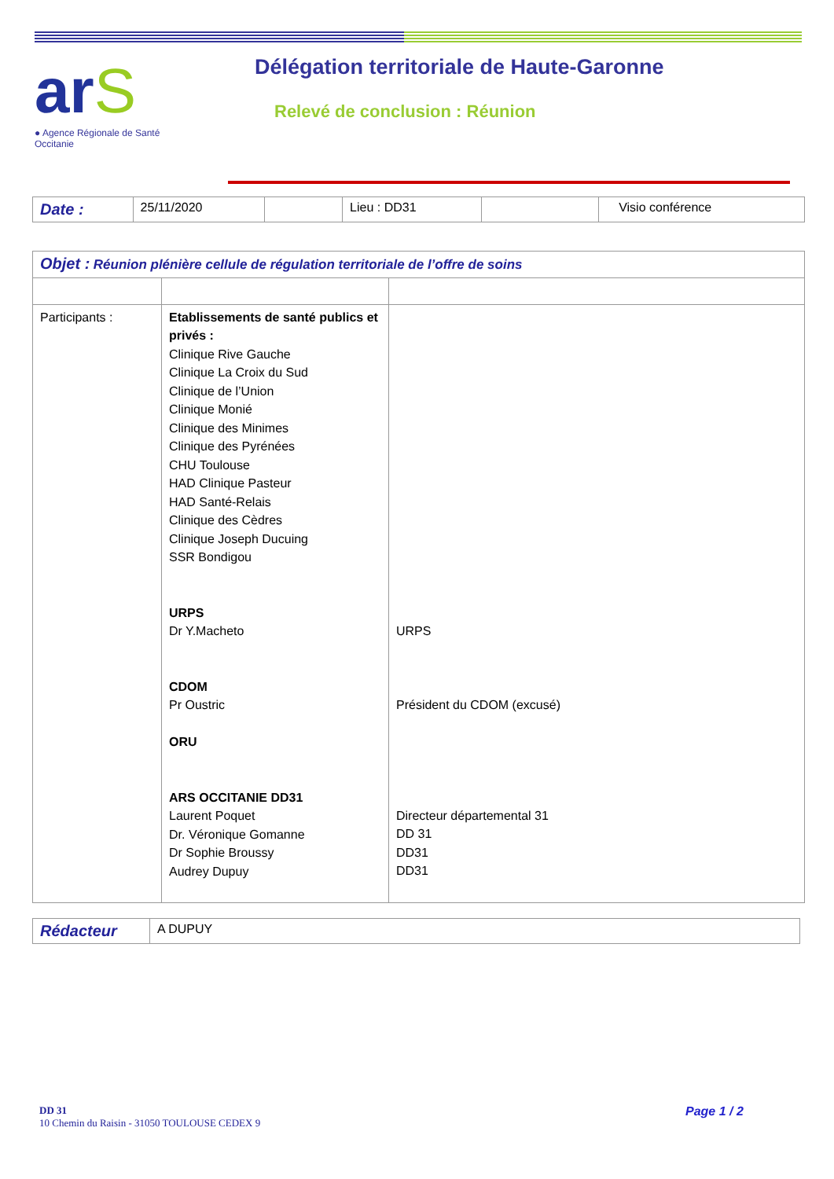ar S
● Agence Régionale de Santé
Occitanie
Délégation territoriale de Haute-Garonne
Relevé de conclusion : Réunion
| Date : | 25/11/2020 | | Lieu : DD31 | | Visio conférence |
| Objet : Réunion plénière cellule de régulation territoriale de l’offre de soins | | |
| Participants : | Etablissements de santé publics et privés : Clinique Rive Gauche Clinique La Croix du Sud Clinique de l’Union Clinique Monié Clinique des Minimes Clinique des Pyrénées CHU Toulouse HAD Clinique Pasteur HAD Santé-Relais Clinique des Cèdres Clinique Joseph Ducuing SSR Bondigou URPS Dr Y.Macheto CDOM Pr Oustric ORU ARS OCCITANIE DD31 Laurent Poquet Dr. Véronique Gomanne Dr Sophie Broussy Audrey Dupuy | URPS Président du CDOM (excusé) Directeur départemental 31 DD 31 DD31 DD31 |
| Rédacteur | A DUPUY |
DD 31
10 Chemin du Raisin - 31050 TOULOUSE CEDEX 9
Page 1 / 2